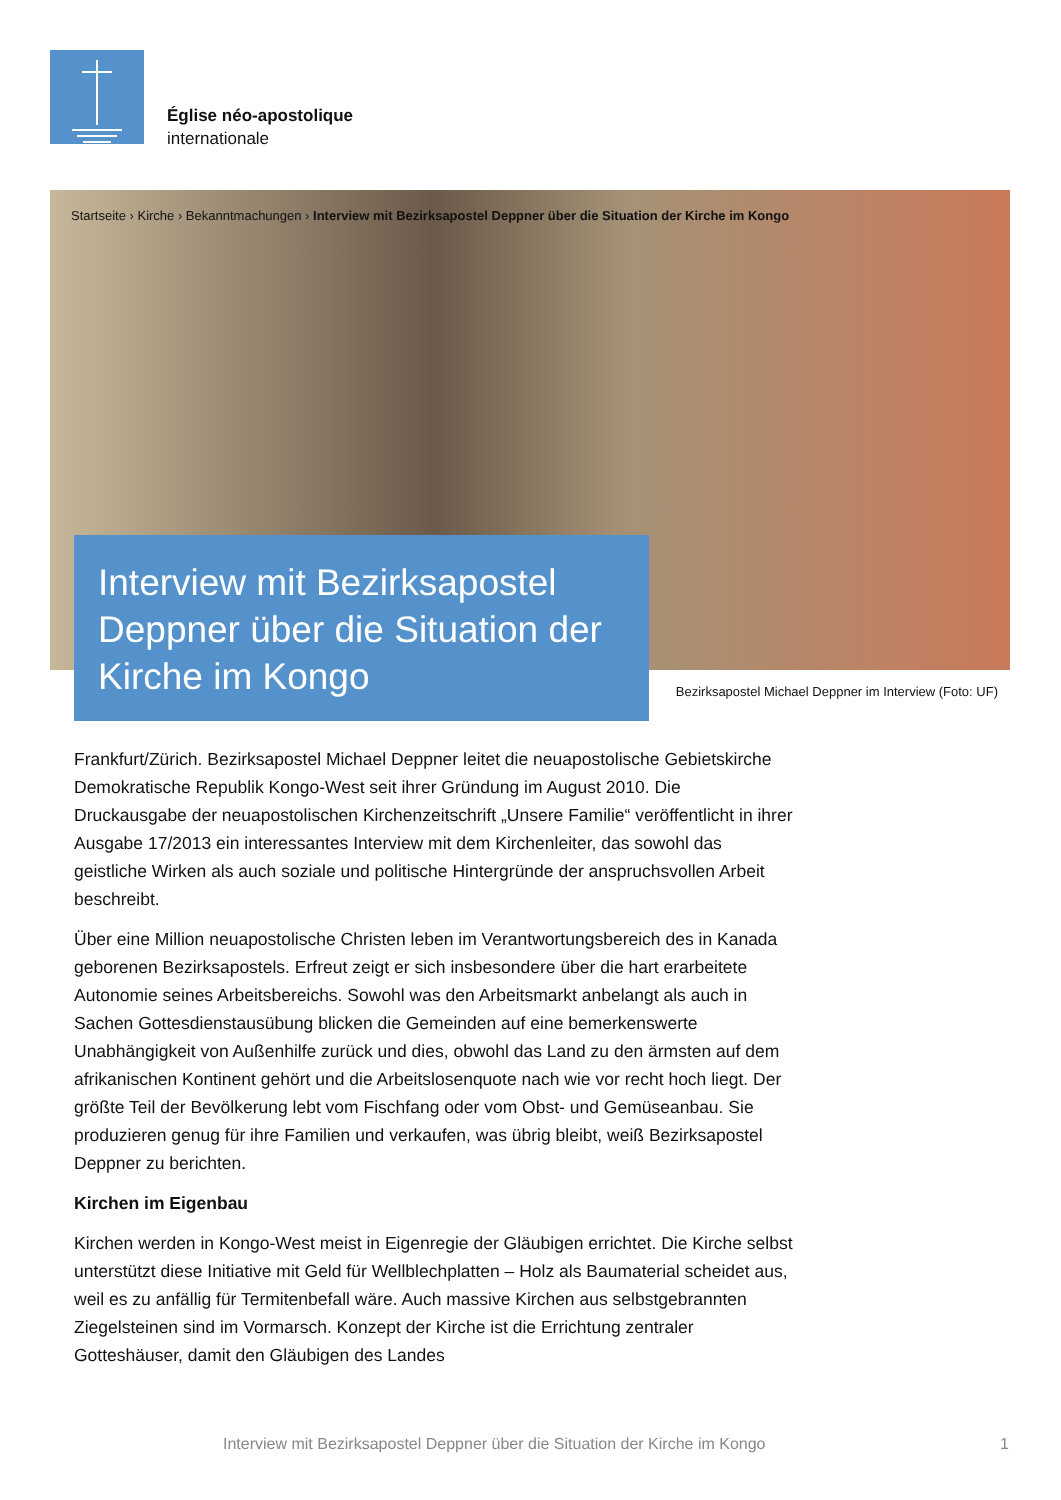Église néo-apostolique
internationale
Startseite › Kirche › Bekanntmachungen › Interview mit Bezirksapostel Deppner über die Situation der Kirche im Kongo
Interview mit Bezirksapostel Deppner über die Situation der Kirche im Kongo
Bezirksapostel Michael Deppner im Interview (Foto: UF)
Frankfurt/Zürich. Bezirksapostel Michael Deppner leitet die neuapostolische Gebietskirche Demokratische Republik Kongo-West seit ihrer Gründung im August 2010. Die Druckausgabe der neuapostolischen Kirchenzeitschrift „Unsere Familie“ veröffentlicht in ihrer Ausgabe 17/2013 ein interessantes Interview mit dem Kirchenleiter, das sowohl das geistliche Wirken als auch soziale und politische Hintergründe der anspruchsvollen Arbeit beschreibt.
Über eine Million neuapostolische Christen leben im Verantwortungsbereich des in Kanada geborenen Bezirksapostels. Erfreut zeigt er sich insbesondere über die hart erarbeitete Autonomie seines Arbeitsbereichs. Sowohl was den Arbeitsmarkt anbelangt als auch in Sachen Gottesdienstausübung blicken die Gemeinden auf eine bemerkenswerte Unabhängigkeit von Außenhilfe zurück und dies, obwohl das Land zu den ärmsten auf dem afrikanischen Kontinent gehört und die Arbeitslosenquote nach wie vor recht hoch liegt. Der größte Teil der Bevölkerung lebt vom Fischfang oder vom Obst- und Gemüseanbau. Sie produzieren genug für ihre Familien und verkaufen, was übrig bleibt, weiß Bezirksapostel Deppner zu berichten.
Kirchen im Eigenbau
Kirchen werden in Kongo-West meist in Eigenregie der Gläubigen errichtet. Die Kirche selbst unterstützt diese Initiative mit Geld für Wellblechplatten – Holz als Baumaterial scheidet aus, weil es zu anfällig für Termitenbefall wäre. Auch massive Kirchen aus selbstgebrannten Ziegelsteinen sind im Vormarsch. Konzept der Kirche ist die Errichtung zentraler Gotteshäuser, damit den Gläubigen des Landes
Interview mit Bezirksapostel Deppner über die Situation der Kirche im Kongo 1